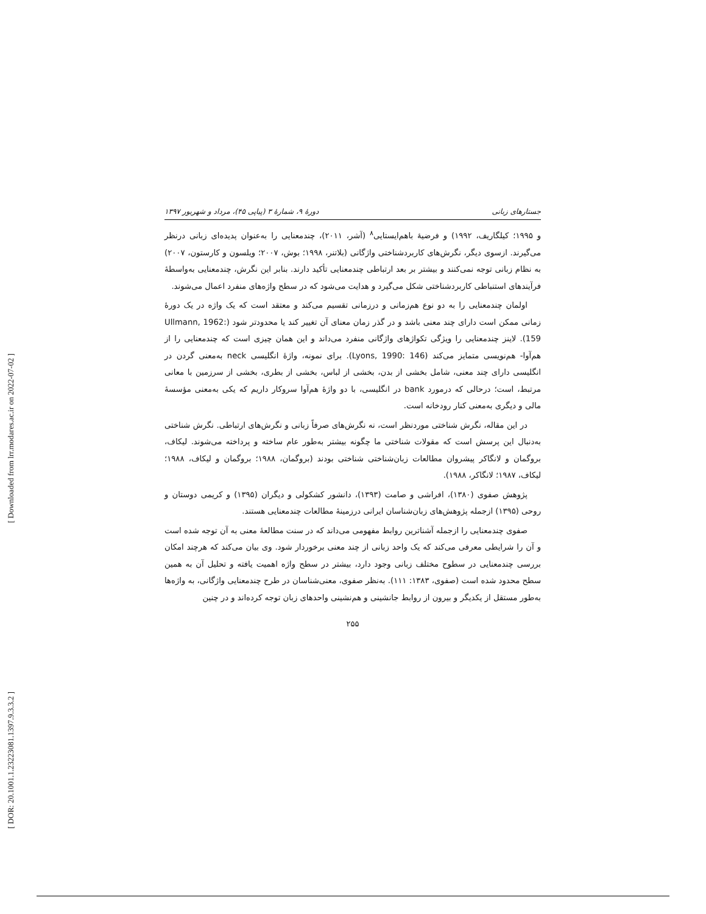[ Downloaded from lrr.modares.ac.ir on 2022-07-02 ]
[ DOR: 20.1001.1.23223081.1397.9.3.3.2 ]
جستارهای زبانی دورهٔ ۹، شمارهٔ ۳ (پیاپی ۴۵)، مرداد و شهریور ۱۳۹۷
و ۱۹۹۵؛ کیلگاریف، ۱۹۹۲) و فرضیهٔ باهم‌ایستایی<sup>۸</sup> (آشر، ۲۰۱۱)، چندمعنایی را به‌عنوان پدیده‌ای زبانی درنظر می‌گیرند. ازسوی دیگر، نگرش‌های کاربردشناختی واژگانی (بلاتنر، ۱۹۹۸؛ بوش، ۲۰۰۷؛ ویلسون و کارستون، ۲۰۰۷) به نظام زبانی توجه نمی‌کنند و بیشتر بر بعد ارتباطی چندمعنایی تأکید دارند. بنابر این نگرش، چندمعنایی به‌واسطهٔ فرآیندهای استنباطی کاربردشناختی شکل می‌گیرد و هدایت می‌شود که در سطح واژه‌های منفرد اعمال می‌شوند.
اولمان چندمعنایی را به دو نوع هم‌زمانی و درزمانی تقسیم می‌کند و معتقد است که یک واژه در یک دورهٔ زمانی ممکن است دارای چند معنی باشد و در گذر زمان معنای آن تغییر کند یا محدودتر شود (Ullmann, 1962: 159). لاینز چندمعنایی را ویژگی تکواژهای واژگانی منفرد می‌داند و این همان چیزی است که چندمعنایی را از هم‌آوا- هم‌نویسی متمایز می‌کند (Lyons, 1990: 146). برای نمونه، واژهٔ انگلیسی neck به‌معنی گردن در انگلیسی دارای چند معنی، شامل بخشی از بدن، بخشی از لباس، بخشی از بطری، بخشی از سرزمین با معانی مرتبط، است؛ درحالی که درمورد bank در انگلیسی، با دو واژهٔ هم‌آوا سروکار داریم که یکی به‌معنی مؤسسهٔ مالی و دیگری به‌معنی کنار رودخانه است.
در این مقاله، نگرش شناختی موردنظر است، نه نگرش‌های صرفاً زبانی و نگرش‌های ارتباطی. نگرش شناختی به‌دنبال این پرسش است که مقولات شناختی ما چگونه بیشتر به‌طور عام ساخته و پرداخته می‌شوند. لیکاف، بروگمان و لانگاکر پیشروان مطالعات زبان‌شناختی شناختی بودند (بروگمان، ۱۹۸۸؛ بروگمان و لیکاف، ۱۹۸۸؛ لیکاف، ۱۹۸۷؛ لانگاکر، ۱۹۸۸).
پژوهش صفوی (۱۳۸۰)، افراشی و صامت (۱۳۹۳)، دانشور کشکولی و دیگران (۱۳۹۵) و کریمی دوستان و روحی (۱۳۹۵) ازجمله پژوهش‌های زبان‌شناسان ایرانی درزمینهٔ مطالعات چندمعنایی هستند.
صفوی چندمعنایی را ازجمله آشناترین روابط مفهومی می‌داند که در سنت مطالعهٔ معنی به آن توجه شده است و آن را شرایطی معرفی می‌کند که یک واحد زبانی از چند معنی برخوردار شود. وی بیان می‌کند که هرچند امکان بررسی چندمعنایی در سطوح مختلف زبانی وجود دارد، بیشتر در سطح واژه اهمیت یافته و تحلیل آن به همین سطح محدود شده است (صفوی، ۱۳۸۳: ۱۱۱). به‌نظر صفوی، معنی‌شناسان در طرح چندمعنایی واژگانی، به واژه‌ها به‌طور مستقل از یکدیگر و بیرون از روابط جانشینی و هم‌نشینی واحدهای زبان توجه کرده‌اند و در چنین
۲۵۵